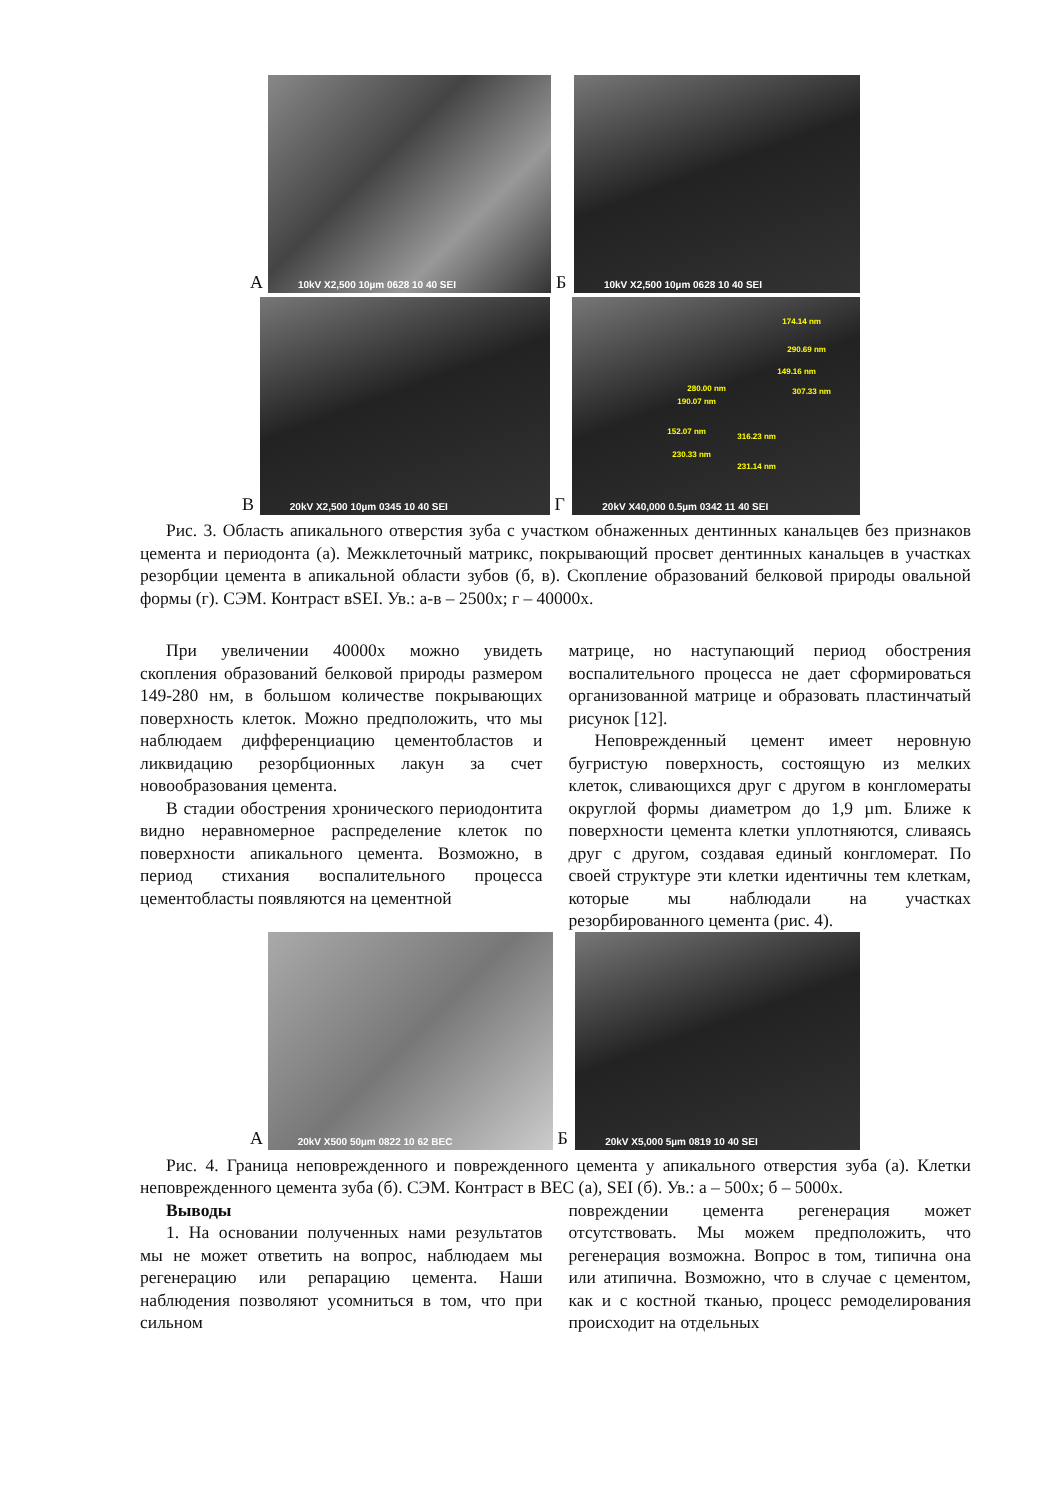А
10kV X2,500 10µm 0628 10 40 SEI
Б
10kV X2,500 10µm 0628 10 40 SEI
В
20kV X2,500 10µm 0345 10 40 SEI
Г
174.14 nm
290.69 nm
149.16 nm
307.33 nm 280.00 nm
190.07 nm
152.07 nm
316.23 nm
230.33 nm
231.14 nm
20kV X40,000 0.5µm 0342 11 40 SEI
Рис. 3. Область апикального отверстия зуба с участком обнаженных дентинных канальцев без признаков цемента и периодонта (а). Межклеточный матрикс, покрывающий просвет дентинных канальцев в участках резорбции цемента в апикальной области зубов (б, в). Скопление образований белковой природы овальной формы (г). СЭМ. Контраст вSEI. Ув.: а-в – 2500х; г – 40000х.
При увеличении 40000х можно увидеть скопления образований белковой природы размером 149-280 нм, в большом количестве покрывающих поверхность клеток. Можно предположить, что мы наблюдаем дифференциацию цементобластов и ликвидацию резорбционных лакун за счет новообразования цемента.
В стадии обострения хронического периодонтита видно неравномерное распределение клеток по поверхности апикального цемента. Возможно, в период стихания воспалительного процесса цементобласты появляются на цементной
матрице, но наступающий период обострения воспалительного процесса не дает сформироваться организованной матрице и образовать пластинчатый рисунок [12].
Неповрежденный цемент имеет неровную бугристую поверхность, состоящую из мелких клеток, сливающихся друг с другом в конгломераты округлой формы диаметром до 1,9 µm. Ближе к поверхности цемента клетки уплотняются, сливаясь друг с другом, создавая единый конгломерат. По своей структуре эти клетки идентичны тем клеткам, которые мы наблюдали на участках резорбированного цемента (рис. 4).
А
20kV X500 50µm 0822 10 62 BEC
Б
20kV X5,000 5µm 0819 10 40 SEI
Рис. 4. Граница неповрежденного и поврежденного цемента у апикального отверстия зуба (а). Клетки неповрежденного цемента зуба (б). СЭМ. Контраст в BEC (а), SEI (б). Ув.: а – 500х; б – 5000х.
Выводы
1. На основании полученных нами результатов мы не может ответить на вопрос, наблюдаем мы регенерацию или репарацию цемента. Наши наблюдения позволяют усомниться в том, что при сильном
повреждении цемента регенерация может отсутствовать. Мы можем предположить, что регенерация возможна. Вопрос в том, типична она или атипична. Возможно, что в случае с цементом, как и с костной тканью, процесс ремоделирования происходит на отдельных